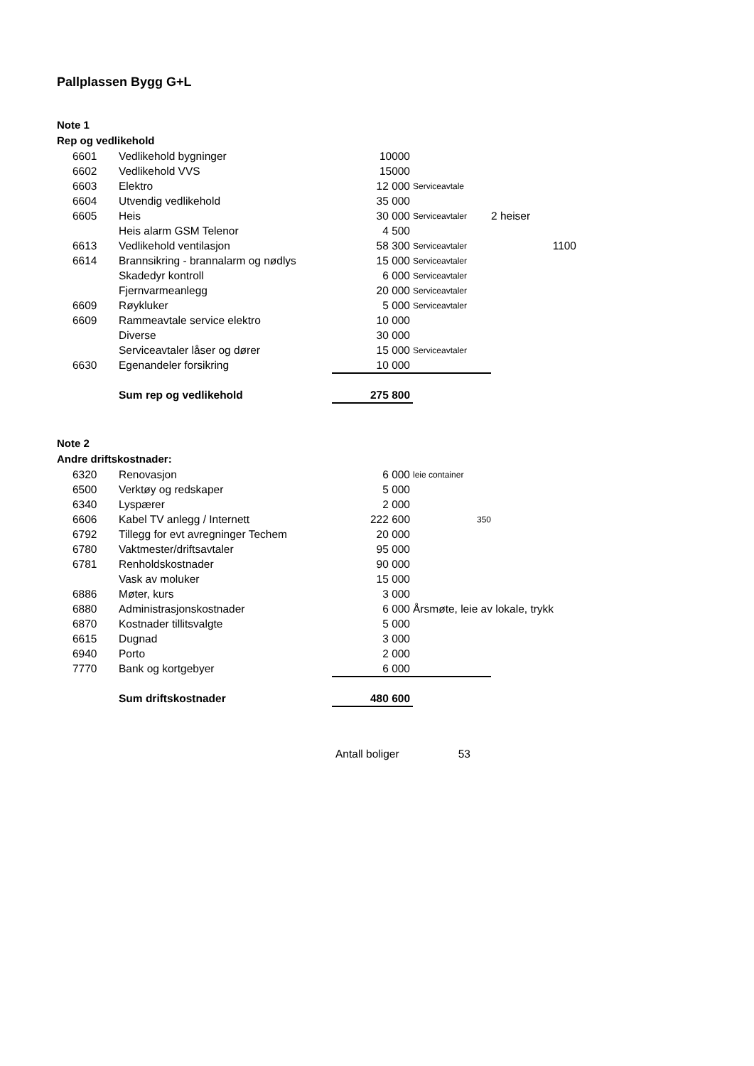Pallplassen Bygg G+L
Note 1
Rep og vedlikehold
| 6601 | Vedlikehold bygninger | 10000 | | |
| 6602 | Vedlikehold VVS | 15000 | | |
| 6603 | Elektro | 12 000 | Serviceavtale | |
| 6604 | Utvendig vedlikehold | 35 000 | | |
| 6605 | Heis | 30 000 | Serviceavtaler | 2 heiser |
| | Heis alarm GSM Telenor | 4 500 | | |
| 6613 | Vedlikehold ventilasjon | 58 300 | Serviceavtaler | 1100 |
| 6614 | Brannsikring - brannalarm og nødlys | 15 000 | Serviceavtaler | |
| | Skadedyr kontroll | 6 000 | Serviceavtaler | |
| | Fjernvarmeanlegg | 20 000 | Serviceavtaler | |
| 6609 | Røykluker | 5 000 | Serviceavtaler | |
| 6609 | Rammeavtale service elektro | 10 000 | | |
| | Diverse | 30 000 | | |
| | Serviceavtaler låser og dører | 15 000 | Serviceavtaler | |
| 6630 | Egenandeler forsikring | 10 000 | | |
| | Sum rep og vedlikehold | 275 800 | | |
Note 2
Andre driftskostnader:
| 6320 | Renovasjon | 6 000 | leie container | |
| 6500 | Verktøy og redskaper | 5 000 | | |
| 6340 | Lyspærer | 2 000 | | |
| 6606 | Kabel TV anlegg / Internett | 222 600 | 350 | |
| 6792 | Tillegg for evt avregninger Techem | 20 000 | | |
| 6780 | Vaktmester/driftsavtaler | 95 000 | | |
| 6781 | Renholdskostnader | 90 000 | | |
| | Vask av moluker | 15 000 | | |
| 6886 | Møter, kurs | 3 000 | | |
| 6880 | Administrasjonskostnader | 6 000 | Årsmøte, leie av lokale, trykk | |
| 6870 | Kostnader tillitsvalgte | 5 000 | | |
| 6615 | Dugnad | 3 000 | | |
| 6940 | Porto | 2 000 | | |
| 7770 | Bank og kortgebyer | 6 000 | | |
| | Sum driftskostnader | 480 600 | | |
| | Antall boliger | 53 |